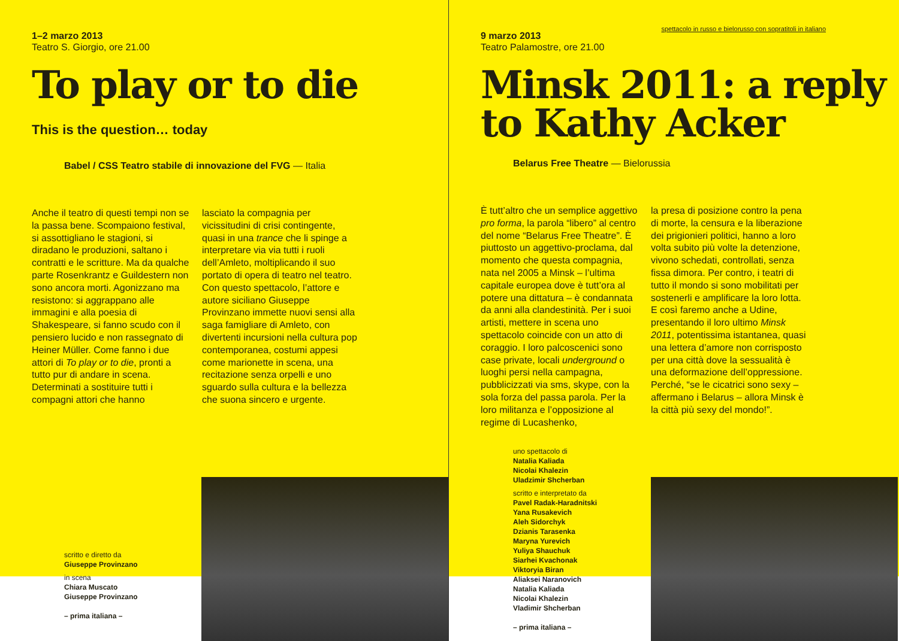1–2 marzo 2013
Teatro S. Giorgio, ore 21.00
To play or to die
This is the question… today
Babel / CSS Teatro stabile di innovazione del FVG — Italia
Anche il teatro di questi tempi non se la passa bene. Scompaiono festival, si assottigliano le stagioni, si diradano le produzioni, saltano i contratti e le scritture. Ma da qualche parte Rosenkrantz e Guildestern non sono ancora morti. Agonizzano ma resistono: si aggrappano alle immagini e alla poesia di Shakespeare, si fanno scudo con il pensiero lucido e non rassegnato di Heiner Müller. Come fanno i due attori di To play or to die, pronti a tutto pur di andare in scena. Determinati a sostituire tutti i compagni attori che hanno
lasciato la compagnia per vicissitudini di crisi contingente, quasi in una trance che li spinge a interpretare via via tutti i ruoli dell’Amleto, moltiplicando il suo portato di opera di teatro nel teatro. Con questo spettacolo, l’attore e autore siciliano Giuseppe Provinzano immette nuovi sensi alla saga famigliare di Amleto, con divertenti incursioni nella cultura pop contemporanea, costumi appesi come marionette in scena, una recitazione senza orpelli e uno sguardo sulla cultura e la bellezza che suona sincero e urgente.
scritto e diretto da
Giuseppe Provinzano
in scena
Chiara Muscato
Giuseppe Provinzano
– prima italiana –
spettacolo in russo e bielorusso con sopratitoli in italiano
9 marzo 2013
Teatro Palamostre, ore 21.00
Minsk 2011: a reply to Kathy Acker
Belarus Free Theatre — Bielorussia
È tutt’altro che un semplice aggettivo pro forma, la parola “libero” al centro del nome “Belarus Free Theatre”. È piuttosto un aggettivo-proclama, dal momento che questa compagnia, nata nel 2005 a Minsk – l’ultima capitale europea dove è tutt’ora al potere una dittatura – è condannata da anni alla clandestinità. Per i suoi artisti, mettere in scena uno spettacolo coincide con un atto di coraggio. I loro palcoscenici sono case private, locali underground o luoghi persi nella campagna, pubblicizzati via sms, skype, con la sola forza del passa parola. Per la loro militanza e l’opposizione al regime di Lucashenko,
la presa di posizione contro la pena di morte, la censura e la liberazione dei prigionieri politici, hanno a loro volta subito più volte la detenzione, vivono schedati, controllati, senza fissa dimora. Per contro, i teatri di tutto il mondo si sono mobilitati per sostenerli e amplificare la loro lotta. E così faremo anche a Udine, presentando il loro ultimo Minsk 2011, potentissima istantanea, quasi una lettera d’amore non corrisposto per una città dove la sessualità è una deformazione dell’oppressione. Perché, “se le cicatrici sono sexy – affermano i Belarus – allora Minsk è la città più sexy del mondo!”.
uno spettacolo di
Natalia Kaliada
Nicolai Khalezin
Uladzimir Shcherban
scritto e interpretato da
Pavel Radak-Haradnitski
Yana Rusakevich
Aleh Sidorchyk
Dzianis Tarasenka
Maryna Yurevich
Yuliya Shauchuk
Siarhei Kvachonak
Viktoryia Biran
Aliaksei Naranovich
Natalia Kaliada
Nicolai Khalezin
Vladimir Shcherban
– prima italiana –